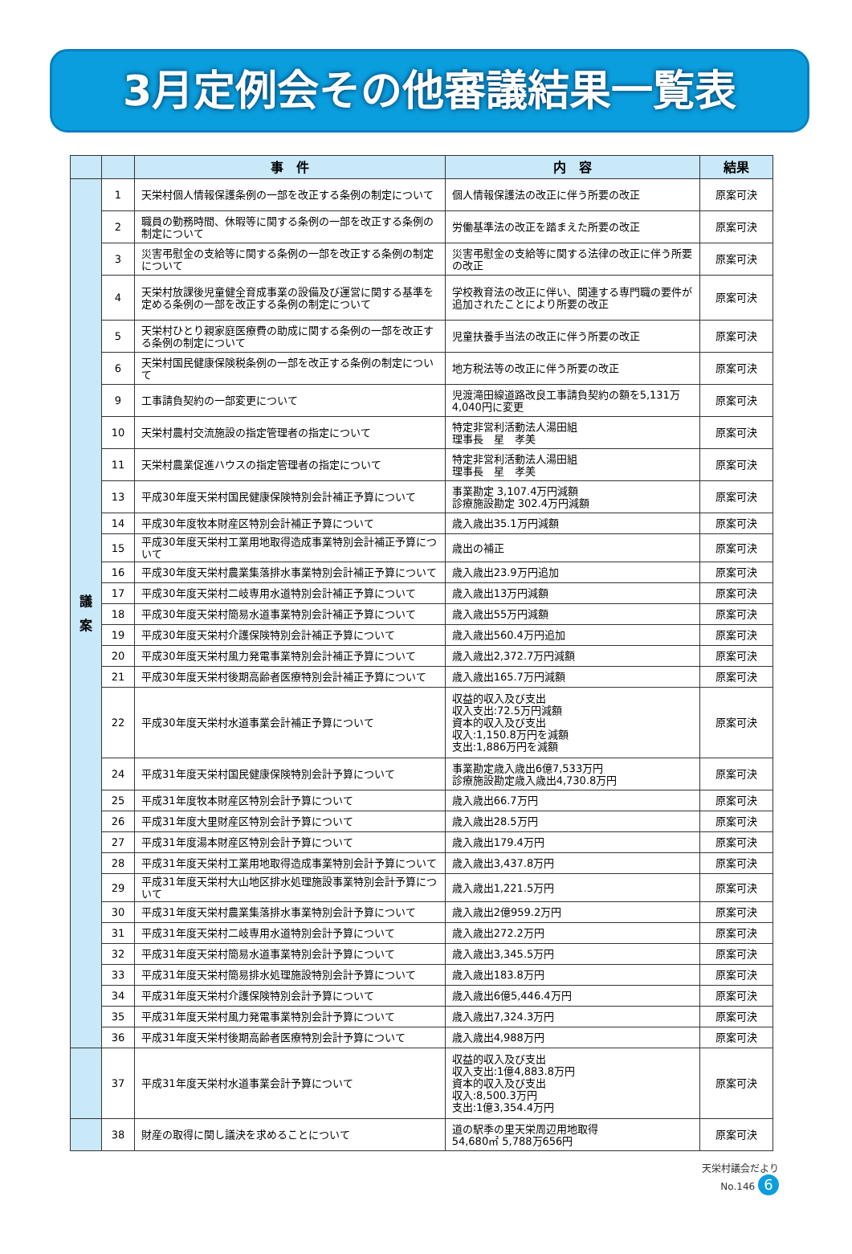3月定例会その他審議結果一覧表
| | | 事 件 | 内 容 | 結果 |
| --- | --- | --- | --- | --- |
| 議 案 | 1 | 天栄村個人情報保護条例の一部を改正する条例の制定について | 個人情報保護法の改正に伴う所要の改正 | 原案可決 |
| | 2 | 職員の勤務時間、休暇等に関する条例の一部を改正する条例の制定について | 労働基準法の改正を踏まえた所要の改正 | 原案可決 |
| | 3 | 災害弔慰金の支給等に関する条例の一部を改正する条例の制定について | 災害弔慰金の支給等に関する法律の改正に伴う所要の改正 | 原案可決 |
| | 4 | 天栄村放課後児童健全育成事業の設備及び運営に関する基準を定める条例の一部を改正する条例の制定について | 学校教育法の改正に伴い、関連する専門職の要件が追加されたことにより所要の改正 | 原案可決 |
| | 5 | 天栄村ひとり親家庭医療費の助成に関する条例の一部を改正する条例の制定について | 児童扶養手当法の改正に伴う所要の改正 | 原案可決 |
| | 6 | 天栄村国民健康保険税条例の一部を改正する条例の制定について | 地方税法等の改正に伴う所要の改正 | 原案可決 |
| | 9 | 工事請負契約の一部変更について | 児渡滝田線道路改良工事請負契約の額を5,131万4,040円に変更 | 原案可決 |
| | 10 | 天栄村農村交流施設の指定管理者の指定について | 特定非営利活動法人湯田組 理事長 星 孝美 | 原案可決 |
| | 11 | 天栄村農業促進ハウスの指定管理者の指定について | 特定非営利活動法人湯田組 理事長 星 孝美 | 原案可決 |
| | 13 | 平成30年度天栄村国民健康保険特別会計補正予算について | 事業勘定 3,107.4万円減額 診療施設勘定 302.4万円減額 | 原案可決 |
| | 14 | 平成30年度牧本財産区特別会計補正予算について | 歳入歳出35.1万円減額 | 原案可決 |
| | 15 | 平成30年度天栄村工業用地取得造成事業特別会計補正予算について | 歳出の補正 | 原案可決 |
| | 16 | 平成30年度天栄村農業集落排水事業特別会計補正予算について | 歳入歳出23.9万円追加 | 原案可決 |
| | 17 | 平成30年度天栄村二岐専用水道特別会計補正予算について | 歳入歳出13万円減額 | 原案可決 |
| | 18 | 平成30年度天栄村簡易水道事業特別会計補正予算について | 歳入歳出55万円減額 | 原案可決 |
| | 19 | 平成30年度天栄村介護保険特別会計補正予算について | 歳入歳出560.4万円追加 | 原案可決 |
| | 20 | 平成30年度天栄村風力発電事業特別会計補正予算について | 歳入歳出2,372.7万円減額 | 原案可決 |
| | 21 | 平成30年度天栄村後期高齢者医療特別会計補正予算について | 歳入歳出165.7万円減額 | 原案可決 |
| | 22 | 平成30年度天栄村水道事業会計補正予算について | 収益的収入及び支出 収入支出:72.5万円減額 資本的収入及び支出 収入:1,150.8万円を減額 支出:1,886万円を減額 | 原案可決 |
| | 24 | 平成31年度天栄村国民健康保険特別会計予算について | 事業勘定歳入歳出6億7,533万円 診療施設勘定歳入歳出4,730.8万円 | 原案可決 |
| | 25 | 平成31年度牧本財産区特別会計予算について | 歳入歳出66.7万円 | 原案可決 |
| | 26 | 平成31年度大里財産区特別会計予算について | 歳入歳出28.5万円 | 原案可決 |
| | 27 | 平成31年度湯本財産区特別会計予算について | 歳入歳出179.4万円 | 原案可決 |
| | 28 | 平成31年度天栄村工業用地取得造成事業特別会計予算について | 歳入歳出3,437.8万円 | 原案可決 |
| | 29 | 平成31年度天栄村大山地区排水処理施設事業特別会計予算について | 歳入歳出1,221.5万円 | 原案可決 |
| | 30 | 平成31年度天栄村農業集落排水事業特別会計予算について | 歳入歳出2億959.2万円 | 原案可決 |
| | 31 | 平成31年度天栄村二岐専用水道特別会計予算について | 歳入歳出272.2万円 | 原案可決 |
| | 32 | 平成31年度天栄村簡易水道事業特別会計予算について | 歳入歳出3,345.5万円 | 原案可決 |
| | 33 | 平成31年度天栄村簡易排水処理施設特別会計予算について | 歳入歳出183.8万円 | 原案可決 |
| | 34 | 平成31年度天栄村介護保険特別会計予算について | 歳入歳出6億5,446.4万円 | 原案可決 |
| | 35 | 平成31年度天栄村風力発電事業特別会計予算について | 歳入歳出7,324.3万円 | 原案可決 |
| | 36 | 平成31年度天栄村後期高齢者医療特別会計予算について | 歳入歳出4,988万円 | 原案可決 |
| | 37 | 平成31年度天栄村水道事業会計予算について | 収益的収入及び支出 収入支出:1億4,883.8万円 資本的収入及び支出 収入:8,500.3万円 支出:1億3,354.4万円 | 原案可決 |
| | 38 | 財産の取得に関し議決を求めることについて | 道の駅季の里天栄周辺用地取得 54,680㎡ 5,788万656円 | 原案可決 |
天栄村議会だより
No.146 6